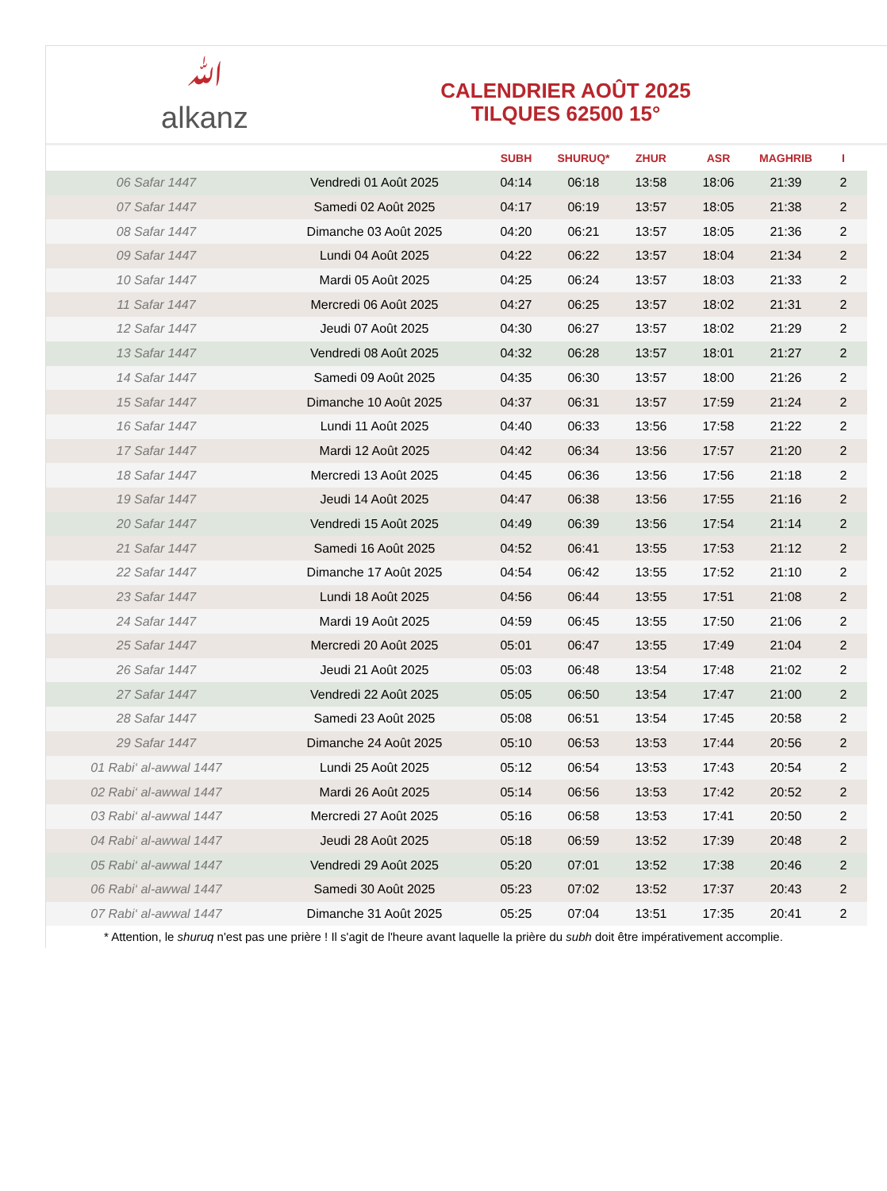ﷲ
alkanz
CALENDRIER AOÛT 2025
TILQUES 62500 15°
| | | SUBH | SHURUQ* | ZHUR | ASR | MAGHRIB | I |
| --- | --- | --- | --- | --- | --- | --- | --- |
| 06 Safar 1447 | Vendredi 01 Août 2025 | 04:14 | 06:18 | 13:58 | 18:06 | 21:39 | 2 |
| 07 Safar 1447 | Samedi 02 Août 2025 | 04:17 | 06:19 | 13:57 | 18:05 | 21:38 | 2 |
| 08 Safar 1447 | Dimanche 03 Août 2025 | 04:20 | 06:21 | 13:57 | 18:05 | 21:36 | 2 |
| 09 Safar 1447 | Lundi 04 Août 2025 | 04:22 | 06:22 | 13:57 | 18:04 | 21:34 | 2 |
| 10 Safar 1447 | Mardi 05 Août 2025 | 04:25 | 06:24 | 13:57 | 18:03 | 21:33 | 2 |
| 11 Safar 1447 | Mercredi 06 Août 2025 | 04:27 | 06:25 | 13:57 | 18:02 | 21:31 | 2 |
| 12 Safar 1447 | Jeudi 07 Août 2025 | 04:30 | 06:27 | 13:57 | 18:02 | 21:29 | 2 |
| 13 Safar 1447 | Vendredi 08 Août 2025 | 04:32 | 06:28 | 13:57 | 18:01 | 21:27 | 2 |
| 14 Safar 1447 | Samedi 09 Août 2025 | 04:35 | 06:30 | 13:57 | 18:00 | 21:26 | 2 |
| 15 Safar 1447 | Dimanche 10 Août 2025 | 04:37 | 06:31 | 13:57 | 17:59 | 21:24 | 2 |
| 16 Safar 1447 | Lundi 11 Août 2025 | 04:40 | 06:33 | 13:56 | 17:58 | 21:22 | 2 |
| 17 Safar 1447 | Mardi 12 Août 2025 | 04:42 | 06:34 | 13:56 | 17:57 | 21:20 | 2 |
| 18 Safar 1447 | Mercredi 13 Août 2025 | 04:45 | 06:36 | 13:56 | 17:56 | 21:18 | 2 |
| 19 Safar 1447 | Jeudi 14 Août 2025 | 04:47 | 06:38 | 13:56 | 17:55 | 21:16 | 2 |
| 20 Safar 1447 | Vendredi 15 Août 2025 | 04:49 | 06:39 | 13:56 | 17:54 | 21:14 | 2 |
| 21 Safar 1447 | Samedi 16 Août 2025 | 04:52 | 06:41 | 13:55 | 17:53 | 21:12 | 2 |
| 22 Safar 1447 | Dimanche 17 Août 2025 | 04:54 | 06:42 | 13:55 | 17:52 | 21:10 | 2 |
| 23 Safar 1447 | Lundi 18 Août 2025 | 04:56 | 06:44 | 13:55 | 17:51 | 21:08 | 2 |
| 24 Safar 1447 | Mardi 19 Août 2025 | 04:59 | 06:45 | 13:55 | 17:50 | 21:06 | 2 |
| 25 Safar 1447 | Mercredi 20 Août 2025 | 05:01 | 06:47 | 13:55 | 17:49 | 21:04 | 2 |
| 26 Safar 1447 | Jeudi 21 Août 2025 | 05:03 | 06:48 | 13:54 | 17:48 | 21:02 | 2 |
| 27 Safar 1447 | Vendredi 22 Août 2025 | 05:05 | 06:50 | 13:54 | 17:47 | 21:00 | 2 |
| 28 Safar 1447 | Samedi 23 Août 2025 | 05:08 | 06:51 | 13:54 | 17:45 | 20:58 | 2 |
| 29 Safar 1447 | Dimanche 24 Août 2025 | 05:10 | 06:53 | 13:53 | 17:44 | 20:56 | 2 |
| 01 Rabi‘ al-awwal 1447 | Lundi 25 Août 2025 | 05:12 | 06:54 | 13:53 | 17:43 | 20:54 | 2 |
| 02 Rabi‘ al-awwal 1447 | Mardi 26 Août 2025 | 05:14 | 06:56 | 13:53 | 17:42 | 20:52 | 2 |
| 03 Rabi‘ al-awwal 1447 | Mercredi 27 Août 2025 | 05:16 | 06:58 | 13:53 | 17:41 | 20:50 | 2 |
| 04 Rabi‘ al-awwal 1447 | Jeudi 28 Août 2025 | 05:18 | 06:59 | 13:52 | 17:39 | 20:48 | 2 |
| 05 Rabi‘ al-awwal 1447 | Vendredi 29 Août 2025 | 05:20 | 07:01 | 13:52 | 17:38 | 20:46 | 2 |
| 06 Rabi‘ al-awwal 1447 | Samedi 30 Août 2025 | 05:23 | 07:02 | 13:52 | 17:37 | 20:43 | 2 |
| 07 Rabi‘ al-awwal 1447 | Dimanche 31 Août 2025 | 05:25 | 07:04 | 13:51 | 17:35 | 20:41 | 2 |
* Attention, le shuruq n'est pas une prière ! Il s'agit de l'heure avant laquelle la prière du subh doit être impérativement accomplie.